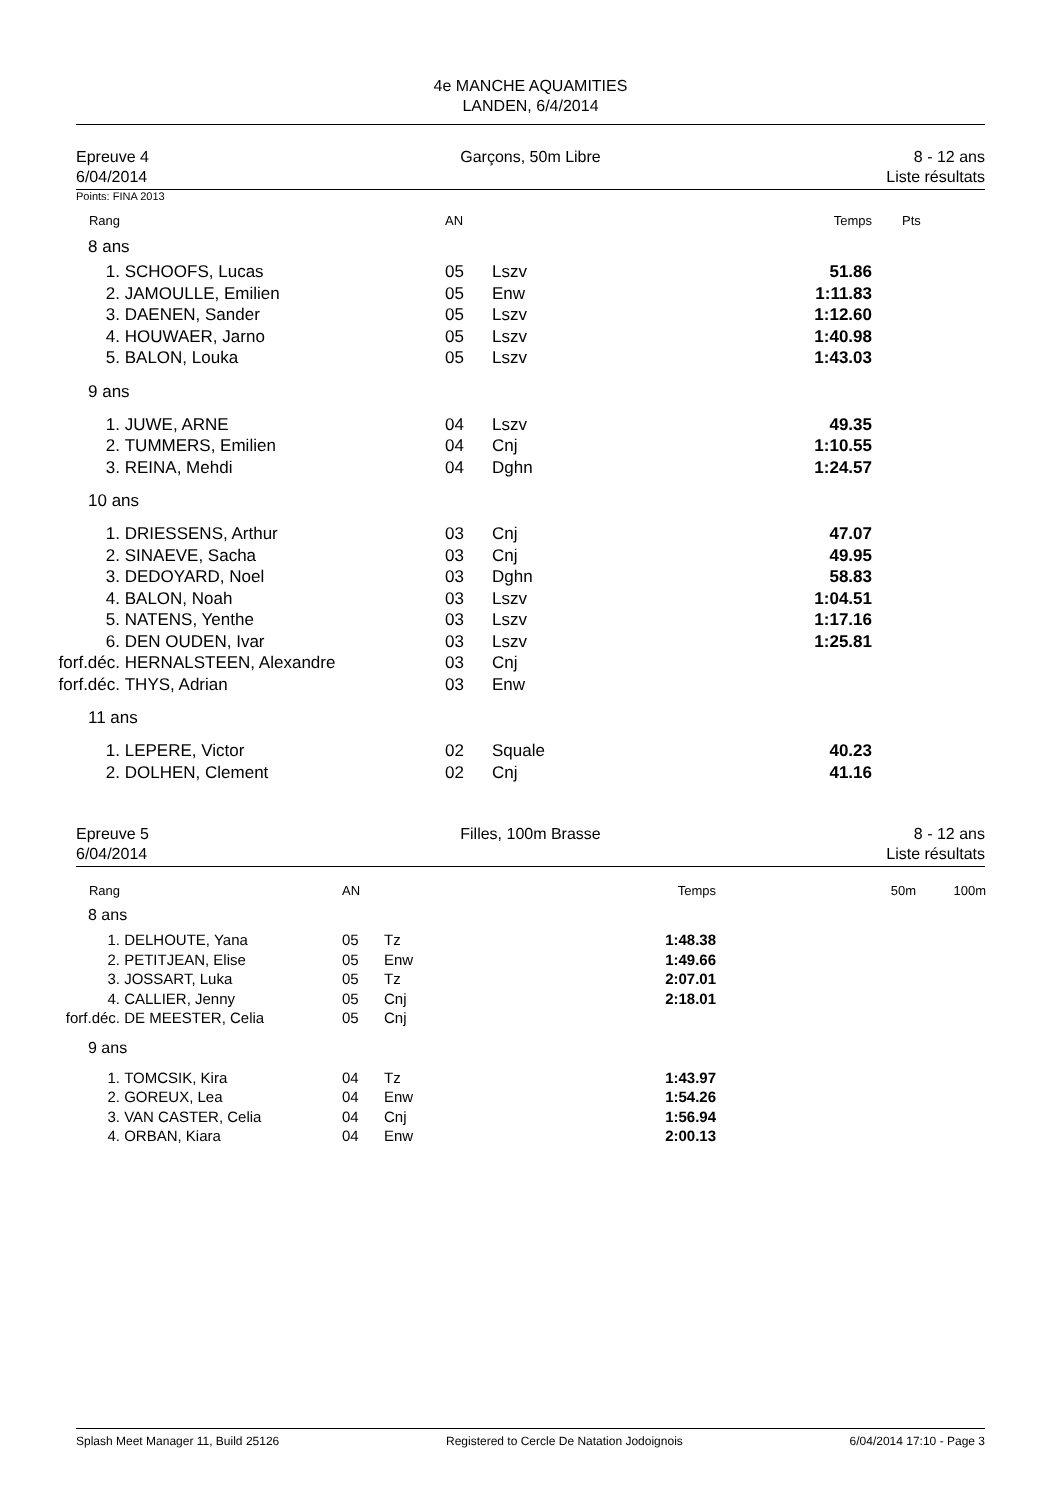4e MANCHE AQUAMITIES
LANDEN, 6/4/2014
Epreuve 4
6/04/2014
Garçons, 50m Libre 8 - 12 ans
Liste résultats
Points: FINA 2013
| Rang | | AN | | Temps | Pts |
| 8 ans | | | | | |
| 1. | SCHOOFS, Lucas | 05 | Lszv | 51.86 | |
| 2. | JAMOULLE, Emilien | 05 | Enw | 1:11.83 | |
| 3. | DAENEN, Sander | 05 | Lszv | 1:12.60 | |
| 4. | HOUWAER, Jarno | 05 | Lszv | 1:40.98 | |
| 5. | BALON, Louka | 05 | Lszv | 1:43.03 | |
| 9 ans | | | | | |
| 1. | JUWE, ARNE | 04 | Lszv | 49.35 | |
| 2. | TUMMERS, Emilien | 04 | Cnj | 1:10.55 | |
| 3. | REINA, Mehdi | 04 | Dghn | 1:24.57 | |
| 10 ans | | | | | |
| 1. | DRIESSENS, Arthur | 03 | Cnj | 47.07 | |
| 2. | SINAEVE, Sacha | 03 | Cnj | 49.95 | |
| 3. | DEDOYARD, Noel | 03 | Dghn | 58.83 | |
| 4. | BALON, Noah | 03 | Lszv | 1:04.51 | |
| 5. | NATENS, Yenthe | 03 | Lszv | 1:17.16 | |
| 6. | DEN OUDEN, Ivar | 03 | Lszv | 1:25.81 | |
| forf.déc. | HERNALSTEEN, Alexandre | 03 | Cnj | | |
| forf.déc. | THYS, Adrian | 03 | Enw | | |
| 11 ans | | | | | |
| 1. | LEPERE, Victor | 02 | Squale | 40.23 | |
| 2. | DOLHEN, Clement | 02 | Cnj | 41.16 | |
Epreuve 5
6/04/2014
Filles, 100m Brasse 8 - 12 ans
Liste résultats
| Rang | | AN | | Temps | 50m | 100m |
| 8 ans | | | | | | |
| 1. | DELHOUTE, Yana | 05 | Tz | 1:48.38 | | |
| 2. | PETITJEAN, Elise | 05 | Enw | 1:49.66 | | |
| 3. | JOSSART, Luka | 05 | Tz | 2:07.01 | | |
| 4. | CALLIER, Jenny | 05 | Cnj | 2:18.01 | | |
| forf.déc. | DE MEESTER, Celia | 05 | Cnj | | | |
| 9 ans | | | | | | |
| 1. | TOMCSIK, Kira | 04 | Tz | 1:43.97 | | |
| 2. | GOREUX, Lea | 04 | Enw | 1:54.26 | | |
| 3. | VAN CASTER, Celia | 04 | Cnj | 1:56.94 | | |
| 4. | ORBAN, Kiara | 04 | Enw | 2:00.13 | | |
Splash Meet Manager 11, Build 25126 Registered to Cercle De Natation Jodoignois 6/04/2014 17:10 - Page 3